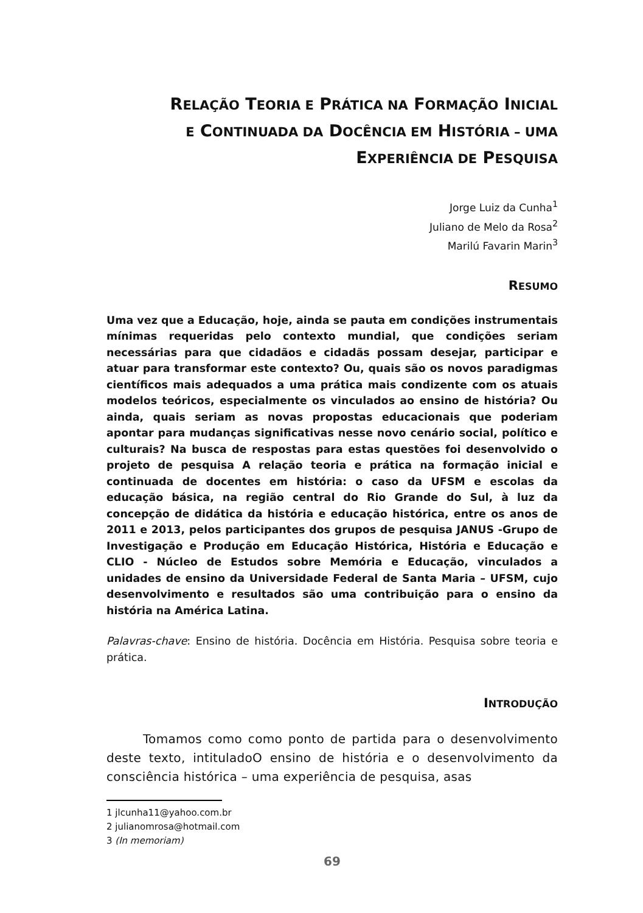RELAÇÃO TEORIA E PRÁTICA NA FORMAÇÃO INICIAL
E CONTINUADA DA DOCÊNCIA EM HISTÓRIA – UMA
EXPERIÊNCIA DE PESQUISA
Jorge Luiz da Cunha<sup>1</sup>
Juliano de Melo da Rosa<sup>2</sup>
Marilú Favarin Marin<sup>3</sup>
RESUMO
Uma vez que a Educação, hoje, ainda se pauta em condições instrumentais mínimas requeridas pelo contexto mundial, que condições seriam necessárias para que cidadãos e cidadãs possam desejar, participar e atuar para transformar este contexto? Ou, quais são os novos paradigmas científicos mais adequados a uma prática mais condizente com os atuais modelos teóricos, especialmente os vinculados ao ensino de história? Ou ainda, quais seriam as novas propostas educacionais que poderiam apontar para mudanças significativas nesse novo cenário social, político e culturais? Na busca de respostas para estas questões foi desenvolvido o projeto de pesquisa A relação teoria e prática na formação inicial e continuada de docentes em história: o caso da UFSM e escolas da educação básica, na região central do Rio Grande do Sul, à luz da concepção de didática da história e educação histórica, entre os anos de 2011 e 2013, pelos participantes dos grupos de pesquisa JANUS -Grupo de Investigação e Produção em Educação Histórica, História e Educação e CLIO - Núcleo de Estudos sobre Memória e Educação, vinculados a unidades de ensino da Universidade Federal de Santa Maria – UFSM, cujo desenvolvimento e resultados são uma contribuição para o ensino da história na América Latina.
Palavras-chave: Ensino de história. Docência em História. Pesquisa sobre teoria e prática.
INTRODUÇÃO
Tomamos como como ponto de partida para o desenvolvimento deste texto, intituladoO ensino de história e o desenvolvimento da consciência histórica – uma experiência de pesquisa, asas
1 jlcunha11@yahoo.com.br
2 julianomrosa@hotmail.com
3 (In memoriam)
69